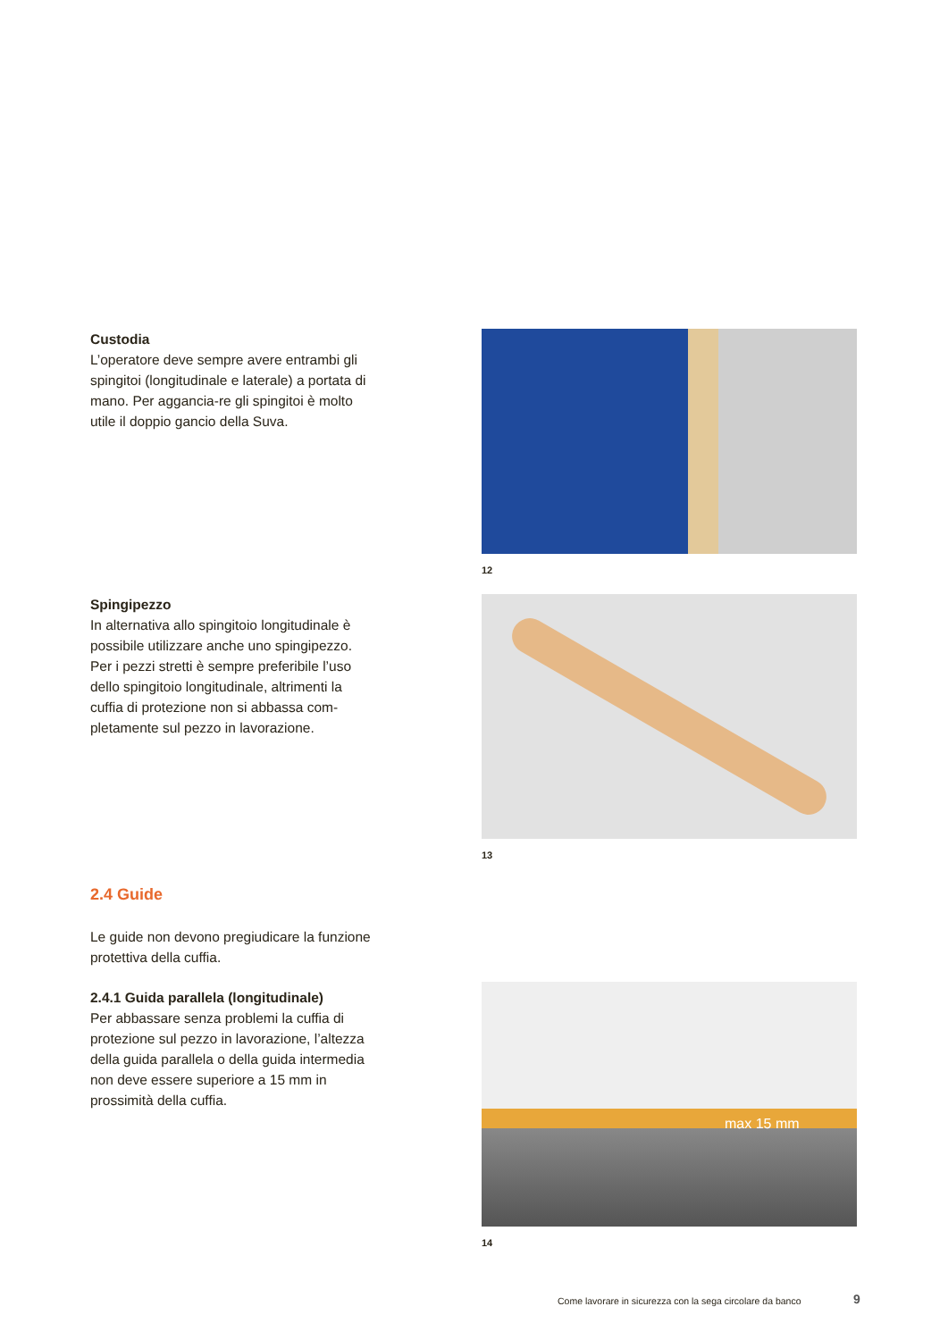Custodia
L’operatore deve sempre avere entrambi gli spingitoi (longitudinale e laterale) a portata di mano. Per aggancia-re gli spingitoi è molto utile il doppio gancio della Suva.
12
Spingipezzo
In alternativa allo spingitoio longitudinale è possibile utilizzare anche uno spingipezzo. Per i pezzi stretti è sempre preferibile l’uso dello spingitoio longitudinale, altrimenti la cuffia di protezione non si abbassa com-pletamente sul pezzo in lavorazione.
13
2.4 Guide
Le guide non devono pregiudicare la funzione protettiva della cuffia.
2.4.1 Guida parallela (longitudinale)
Per abbassare senza problemi la cuffia di protezione sul pezzo in lavorazione, l’altezza della guida parallela o della guida intermedia non deve essere superiore a 15 mm in prossimità della cuffia.
max 15 mm
14
Come lavorare in sicurezza con la sega circolare da banco
9